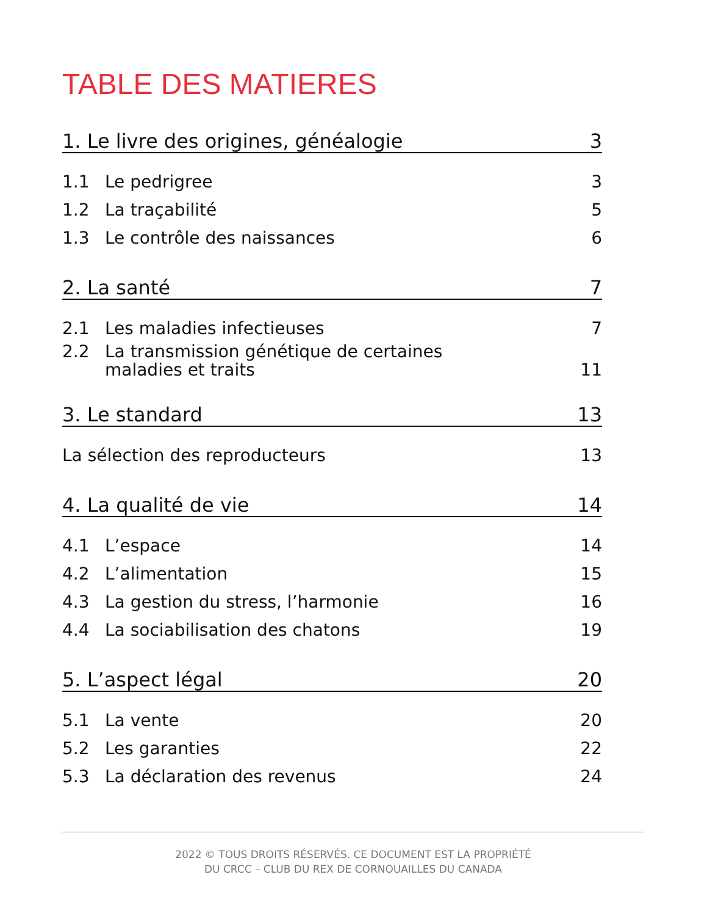TABLE DES MATIERES
1. Le livre des origines, généalogie 3
1.1 Le pedrigree 3
1.2 La traçabilité 5
1.3 Le contrôle des naissances 6
2. La santé 7
2.1 Les maladies infectieuses 7
2.2 La transmission génétique de certaines
maladies et traits 11
3. Le standard 13
La sélection des reproducteurs 13
4. La qualité de vie 14
4.1 L’espace 14
4.2 L’alimentation 15
4.3 La gestion du stress, l’harmonie 16
4.4 La sociabilisation des chatons 19
5. L’aspect légal 20
5.1 La vente 20
5.2 Les garanties 22
5.3 La déclaration des revenus 24
2022 © TOUS DROITS RÉSERVÉS. CE DOCUMENT EST LA PROPRIÉTÉ
DU CRCC – CLUB DU REX DE CORNOUAILLES DU CANADA